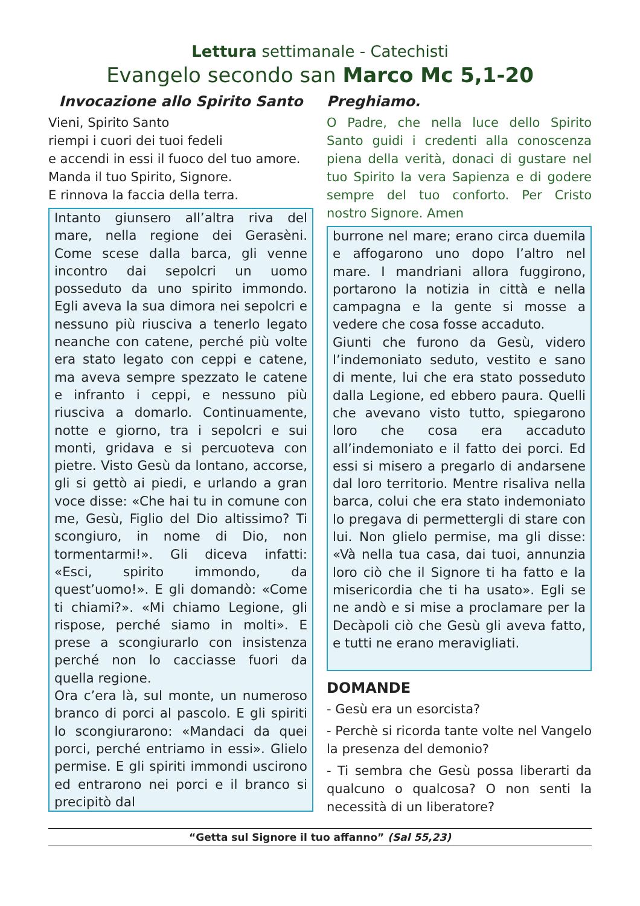Lettura settimanale - Catechisti
Evangelo secondo san Marco Mc 5,1-20
Invocazione allo Spirito Santo
Vieni, Spirito Santo
riempi i cuori dei tuoi fedeli
e accendi in essi il fuoco del tuo amore.
Manda il tuo Spirito, Signore.
E rinnova la faccia della terra.
Intanto giunsero all’altra riva del mare, nella regione dei Gerasèni. Come scese dalla barca, gli venne incontro dai sepolcri un uomo posseduto da uno spirito immondo. Egli aveva la sua dimora nei sepolcri e nessuno più riusciva a tenerlo legato neanche con catene, perché più volte era stato legato con ceppi e catene, ma aveva sempre spezzato le catene e infranto i ceppi, e nessuno più riusciva a domarlo. Continuamente, notte e giorno, tra i sepolcri e sui monti, gridava e si percuoteva con pietre. Visto Gesù da lontano, accorse, gli si gettò ai piedi, e urlando a gran voce disse: «Che hai tu in comune con me, Gesù, Figlio del Dio altissimo? Ti scongiuro, in nome di Dio, non tormentarmi!». Gli diceva infatti: «Esci, spirito immondo, da quest’uomo!». E gli domandò: «Come ti chiami?». «Mi chiamo Legione, gli rispose, perché siamo in molti». E prese a scongiurarlo con insistenza perché non lo cacciasse fuori da quella regione.
Ora c’era là, sul monte, un numeroso branco di porci al pascolo. E gli spiriti lo scongiurarono: «Mandaci da quei porci, perché entriamo in essi». Glielo permise. E gli spiriti immondi uscirono ed entrarono nei porci e il branco si precipitò dal
Preghiamo.
O Padre, che nella luce dello Spirito Santo guidi i credenti alla conoscenza piena della verità, donaci di gustare nel tuo Spirito la vera Sapienza e di godere sempre del tuo conforto. Per Cristo nostro Signore. Amen
burrone nel mare; erano circa duemila e affogarono uno dopo l’altro nel mare. I mandriani allora fuggirono, portarono la notizia in città e nella campagna e la gente si mosse a vedere che cosa fosse accaduto.
Giunti che furono da Gesù, videro l’indemoniato seduto, vestito e sano di mente, lui che era stato posseduto dalla Legione, ed ebbero paura. Quelli che avevano visto tutto, spiegarono loro che cosa era accaduto all’indemoniato e il fatto dei porci. Ed essi si misero a pregarlo di andarsene dal loro territorio. Mentre risaliva nella barca, colui che era stato indemoniato lo pregava di permettergli di stare con lui. Non glielo permise, ma gli disse: «Và nella tua casa, dai tuoi, annunzia loro ciò che il Signore ti ha fatto e la misericordia che ti ha usato». Egli se ne andò e si mise a proclamare per la Decàpoli ciò che Gesù gli aveva fatto, e tutti ne erano meravigliati.
DOMANDE
- Gesù era un esorcista?
- Perchè si ricorda tante volte nel Vangelo la presenza del demonio?
- Ti sembra che Gesù possa liberarti da qualcuno o qualcosa? O non senti la necessità di un liberatore?
“Getta sul Signore il tuo affanno” (Sal 55,23)